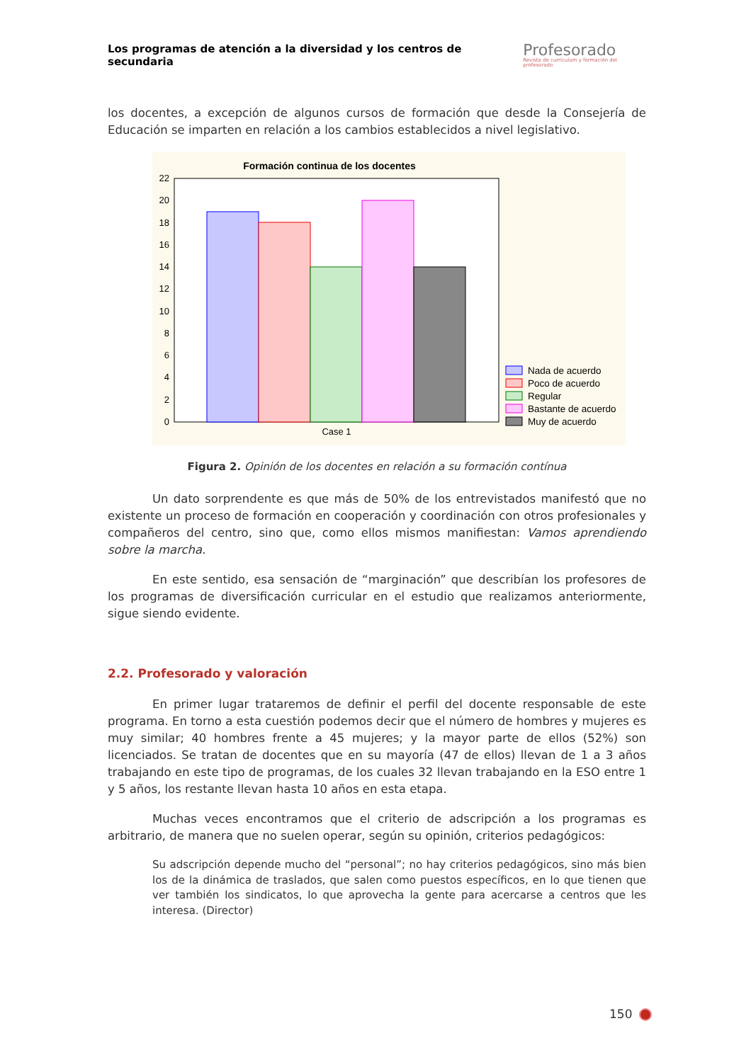Los programas de atención a la diversidad y los centros de secundaria
Profesorado
Revista de currículum y formación del profesorado
los docentes, a excepción de algunos cursos de formación que desde la Consejería de Educación se imparten en relación a los cambios establecidos a nivel legislativo.
Formación continua de los docentes
22
20
18
16
14
12
10
8
6
4
2
0
Case 1
Nada de acuerdo
Poco de acuerdo
Regular
Bastante de acuerdo
Muy de acuerdo
Figura 2. Opinión de los docentes en relación a su formación contínua
Un dato sorprendente es que más de 50% de los entrevistados manifestó que no existente un proceso de formación en cooperación y coordinación con otros profesionales y compañeros del centro, sino que, como ellos mismos manifiestan: Vamos aprendiendo sobre la marcha.
En este sentido, esa sensación de “marginación” que describían los profesores de los programas de diversificación curricular en el estudio que realizamos anteriormente, sigue siendo evidente.
2.2. Profesorado y valoración
En primer lugar trataremos de definir el perfil del docente responsable de este programa. En torno a esta cuestión podemos decir que el número de hombres y mujeres es muy similar; 40 hombres frente a 45 mujeres; y la mayor parte de ellos (52%) son licenciados. Se tratan de docentes que en su mayoría (47 de ellos) llevan de 1 a 3 años trabajando en este tipo de programas, de los cuales 32 llevan trabajando en la ESO entre 1 y 5 años, los restante llevan hasta 10 años en esta etapa.
Muchas veces encontramos que el criterio de adscripción a los programas es arbitrario, de manera que no suelen operar, según su opinión, criterios pedagógicos:
Su adscripción depende mucho del “personal”; no hay criterios pedagógicos, sino más bien los de la dinámica de traslados, que salen como puestos específicos, en lo que tienen que ver también los sindicatos, lo que aprovecha la gente para acercarse a centros que les interesa. (Director)
150